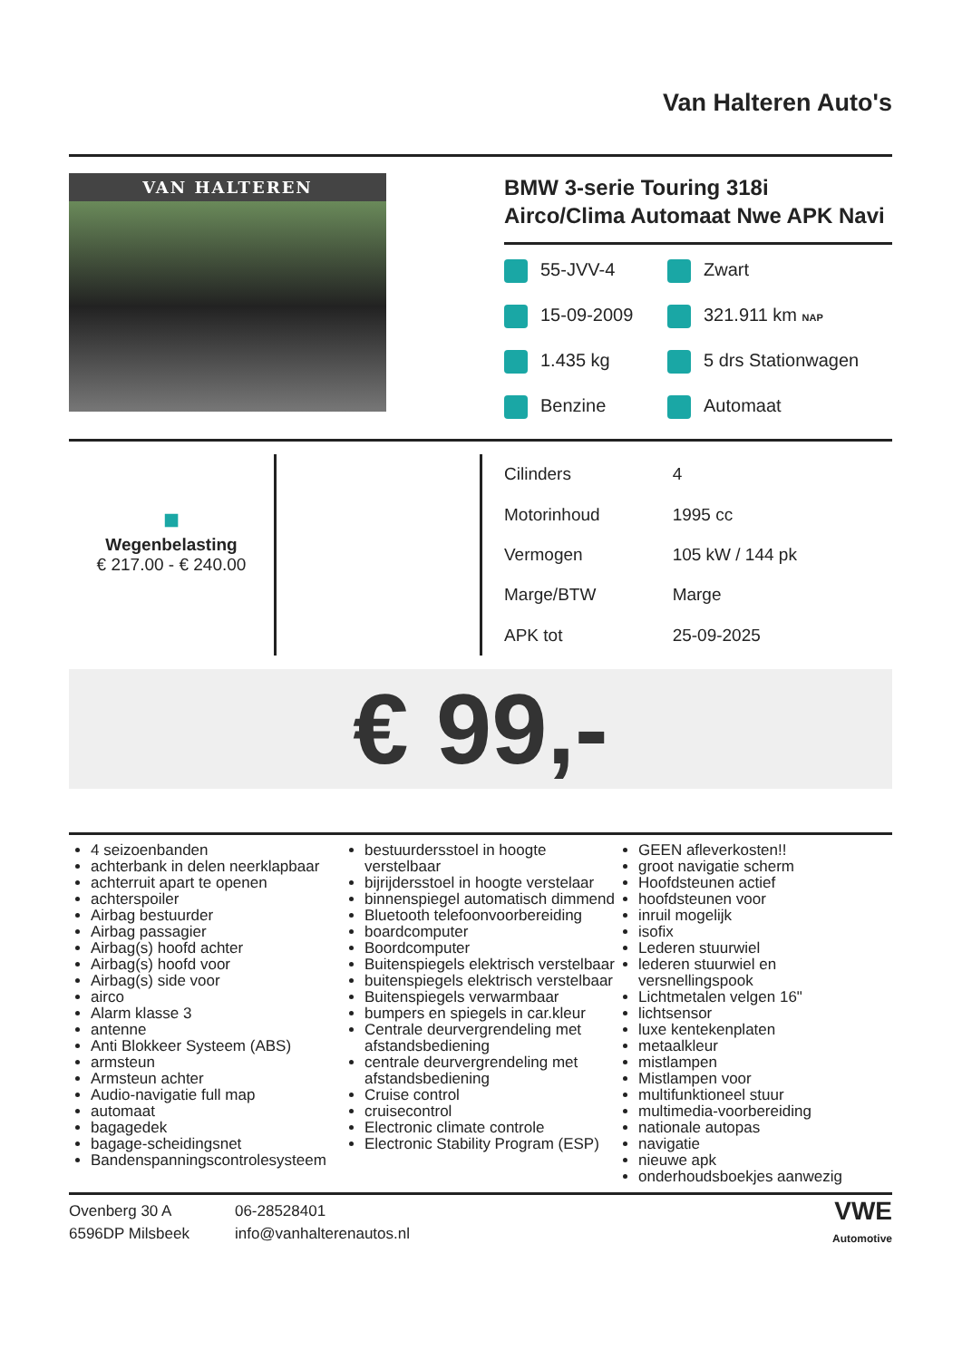Van Halteren Auto's
VAN HALTEREN
BMW 3-serie Touring 318i Airco/Clima Automaat Nwe APK Navi
55-JVV-4
Zwart
15-09-2009
321.911 km NAP
1.435 kg
5 drs Stationwagen
Benzine
Automaat
■
Wegenbelasting
€ 217.00 - € 240.00
| Cilinders | 4 |
| Motorinhoud | 1995 cc |
| Vermogen | 105 kW / 144 pk |
| Marge/BTW | Marge |
| APK tot | 25-09-2025 |
€ 99,-
4 seizoenbanden
achterbank in delen neerklapbaar
achterruit apart te openen
achterspoiler
Airbag bestuurder
Airbag passagier
Airbag(s) hoofd achter
Airbag(s) hoofd voor
Airbag(s) side voor
airco
Alarm klasse 3
antenne
Anti Blokkeer Systeem (ABS)
armsteun
Armsteun achter
Audio-navigatie full map
automaat
bagagedek
bagage-scheidingsnet
Bandenspanningscontrolesysteem
bestuurdersstoel in hoogte verstelbaar
bijrijdersstoel in hoogte verstelaar
binnenspiegel automatisch dimmend
Bluetooth telefoonvoorbereiding
boardcomputer
Boordcomputer
Buitenspiegels elektrisch verstelbaar
buitenspiegels elektrisch verstelbaar
Buitenspiegels verwarmbaar
bumpers en spiegels in car.kleur
Centrale deurvergrendeling met afstandsbediening
centrale deurvergrendeling met afstandsbediening
Cruise control
cruisecontrol
Electronic climate controle
Electronic Stability Program (ESP)
GEEN afleverkosten!!
groot navigatie scherm
Hoofdsteunen actief
hoofdsteunen voor
inruil mogelijk
isofix
Lederen stuurwiel
lederen stuurwiel en versnellingspook
Lichtmetalen velgen 16"
lichtsensor
luxe kentekenplaten
metaalkleur
mistlampen
Mistlampen voor
multifunktioneel stuur
multimedia-voorbereiding
nationale autopas
navigatie
nieuwe apk
onderhoudsboekjes aanwezig
Ovenberg 30 A
6596DP Milsbeek
06-28528401
info@vanhalterenautos.nl
VWE
Automotive